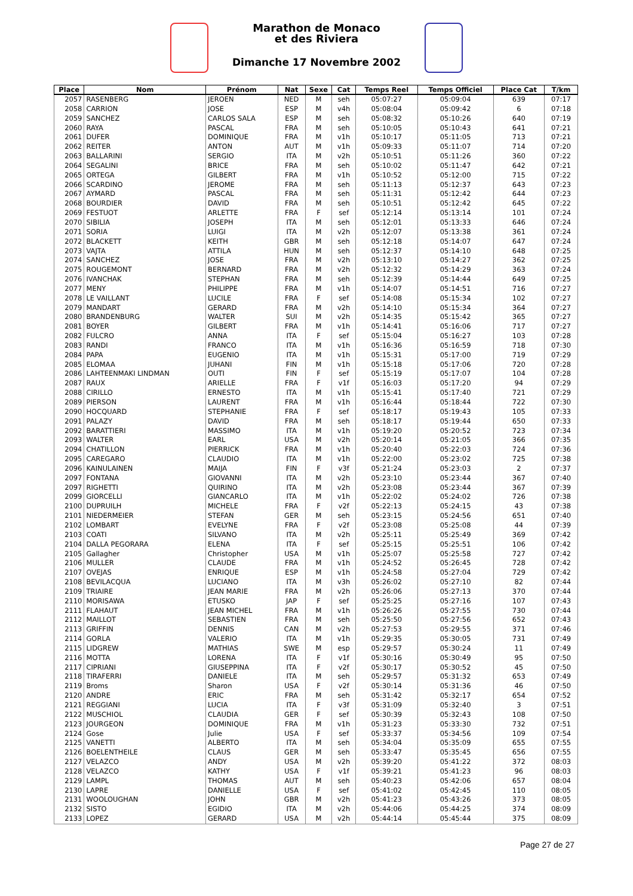Marathon de Monaco
et des Riviera
Dimanche 17 Novembre 2002
| Place | Nom | Prénom | Nat | Sexe | Cat | Temps Reel | Temps Officiel | Place Cat | T/km |
| --- | --- | --- | --- | --- | --- | --- | --- | --- | --- |
| 2057 | RASENBERG | JEROEN | NED | M | seh | 05:07:27 | 05:09:04 | 639 | 07:17 |
| 2058 | CARRION | JOSE | ESP | M | v4h | 05:08:04 | 05:09:42 | 6 | 07:18 |
| 2059 | SANCHEZ | CARLOS SALA | ESP | M | seh | 05:08:32 | 05:10:26 | 640 | 07:19 |
| 2060 | RAYA | PASCAL | FRA | M | seh | 05:10:05 | 05:10:43 | 641 | 07:21 |
| 2061 | DUFER | DOMINIQUE | FRA | M | v1h | 05:10:17 | 05:11:05 | 713 | 07:21 |
| 2062 | REITER | ANTON | AUT | M | v1h | 05:09:33 | 05:11:07 | 714 | 07:20 |
| 2063 | BALLARINI | SERGIO | ITA | M | v2h | 05:10:51 | 05:11:26 | 360 | 07:22 |
| 2064 | SEGALINI | BRICE | FRA | M | seh | 05:10:02 | 05:11:47 | 642 | 07:21 |
| 2065 | ORTEGA | GILBERT | FRA | M | v1h | 05:10:52 | 05:12:00 | 715 | 07:22 |
| 2066 | SCARDINO | JEROME | FRA | M | seh | 05:11:13 | 05:12:37 | 643 | 07:23 |
| 2067 | AYMARD | PASCAL | FRA | M | seh | 05:11:31 | 05:12:42 | 644 | 07:23 |
| 2068 | BOURDIER | DAVID | FRA | M | seh | 05:10:51 | 05:12:42 | 645 | 07:22 |
| 2069 | FESTUOT | ARLETTE | FRA | F | sef | 05:12:14 | 05:13:14 | 101 | 07:24 |
| 2070 | SIBILIA | JOSEPH | ITA | M | seh | 05:12:01 | 05:13:33 | 646 | 07:24 |
| 2071 | SORIA | LUIGI | ITA | M | v2h | 05:12:07 | 05:13:38 | 361 | 07:24 |
| 2072 | BLACKETT | KEITH | GBR | M | seh | 05:12:18 | 05:14:07 | 647 | 07:24 |
| 2073 | VAJTA | ATTILA | HUN | M | seh | 05:12:37 | 05:14:10 | 648 | 07:25 |
| 2074 | SANCHEZ | JOSE | FRA | M | v2h | 05:13:10 | 05:14:27 | 362 | 07:25 |
| 2075 | ROUGEMONT | BERNARD | FRA | M | v2h | 05:12:32 | 05:14:29 | 363 | 07:24 |
| 2076 | IVANCHAK | STEPHAN | FRA | M | seh | 05:12:39 | 05:14:44 | 649 | 07:25 |
| 2077 | MENY | PHILIPPE | FRA | M | v1h | 05:14:07 | 05:14:51 | 716 | 07:27 |
| 2078 | LE VAILLANT | LUCILE | FRA | F | sef | 05:14:08 | 05:15:34 | 102 | 07:27 |
| 2079 | MANDART | GERARD | FRA | M | v2h | 05:14:10 | 05:15:34 | 364 | 07:27 |
| 2080 | BRANDENBURG | WALTER | SUI | M | v2h | 05:14:35 | 05:15:42 | 365 | 07:27 |
| 2081 | BOYER | GILBERT | FRA | M | v1h | 05:14:41 | 05:16:06 | 717 | 07:27 |
| 2082 | FULCRO | ANNA | ITA | F | sef | 05:15:04 | 05:16:27 | 103 | 07:28 |
| 2083 | RANDI | FRANCO | ITA | M | v1h | 05:16:36 | 05:16:59 | 718 | 07:30 |
| 2084 | PAPA | EUGENIO | ITA | M | v1h | 05:15:31 | 05:17:00 | 719 | 07:29 |
| 2085 | ELOMAA | JUHANI | FIN | M | v1h | 05:15:18 | 05:17:06 | 720 | 07:28 |
| 2086 | LAHTEENMAKI LINDMAN | OUTI | FIN | F | sef | 05:15:19 | 05:17:07 | 104 | 07:28 |
| 2087 | RAUX | ARIELLE | FRA | F | v1f | 05:16:03 | 05:17:20 | 94 | 07:29 |
| 2088 | CIRILLO | ERNESTO | ITA | M | v1h | 05:15:41 | 05:17:40 | 721 | 07:29 |
| 2089 | PIERSON | LAURENT | FRA | M | v1h | 05:16:44 | 05:18:44 | 722 | 07:30 |
| 2090 | HOCQUARD | STEPHANIE | FRA | F | sef | 05:18:17 | 05:19:43 | 105 | 07:33 |
| 2091 | PALAZY | DAVID | FRA | M | seh | 05:18:17 | 05:19:44 | 650 | 07:33 |
| 2092 | BARATTIERI | MASSIMO | ITA | M | v1h | 05:19:20 | 05:20:52 | 723 | 07:34 |
| 2093 | WALTER | EARL | USA | M | v2h | 05:20:14 | 05:21:05 | 366 | 07:35 |
| 2094 | CHATILLON | PIERRICK | FRA | M | v1h | 05:20:40 | 05:22:03 | 724 | 07:36 |
| 2095 | CAREGARO | CLAUDIO | ITA | M | v1h | 05:22:00 | 05:23:02 | 725 | 07:38 |
| 2096 | KAINULAINEN | MAIJA | FIN | F | v3f | 05:21:24 | 05:23:03 | 2 | 07:37 |
| 2097 | FONTANA | GIOVANNI | ITA | M | v2h | 05:23:10 | 05:23:44 | 367 | 07:40 |
| 2097 | RIGHETTI | QUIRINO | ITA | M | v2h | 05:23:08 | 05:23:44 | 367 | 07:39 |
| 2099 | GIORCELLI | GIANCARLO | ITA | M | v1h | 05:22:02 | 05:24:02 | 726 | 07:38 |
| 2100 | DUPRUILH | MICHELE | FRA | F | v2f | 05:22:13 | 05:24:15 | 43 | 07:38 |
| 2101 | NIEDERMEIER | STEFAN | GER | M | seh | 05:23:15 | 05:24:56 | 651 | 07:40 |
| 2102 | LOMBART | EVELYNE | FRA | F | v2f | 05:23:08 | 05:25:08 | 44 | 07:39 |
| 2103 | COATI | SILVANO | ITA | M | v2h | 05:25:11 | 05:25:49 | 369 | 07:42 |
| 2104 | DALLA PEGORARA | ELENA | ITA | F | sef | 05:25:15 | 05:25:51 | 106 | 07:42 |
| 2105 | Gallagher | Christopher | USA | M | v1h | 05:25:07 | 05:25:58 | 727 | 07:42 |
| 2106 | MULLER | CLAUDE | FRA | M | v1h | 05:24:52 | 05:26:45 | 728 | 07:42 |
| 2107 | OVEJAS | ENRIQUE | ESP | M | v1h | 05:24:58 | 05:27:04 | 729 | 07:42 |
| 2108 | BEVILACQUA | LUCIANO | ITA | M | v3h | 05:26:02 | 05:27:10 | 82 | 07:44 |
| 2109 | TRIAIRE | JEAN MARIE | FRA | M | v2h | 05:26:06 | 05:27:13 | 370 | 07:44 |
| 2110 | MORISAWA | ETUSKO | JAP | F | sef | 05:25:25 | 05:27:16 | 107 | 07:43 |
| 2111 | FLAHAUT | JEAN MICHEL | FRA | M | v1h | 05:26:26 | 05:27:55 | 730 | 07:44 |
| 2112 | MAILLOT | SEBASTIEN | FRA | M | seh | 05:25:50 | 05:27:56 | 652 | 07:43 |
| 2113 | GRIFFIN | DENNIS | CAN | M | v2h | 05:27:53 | 05:29:55 | 371 | 07:46 |
| 2114 | GORLA | VALERIO | ITA | M | v1h | 05:29:35 | 05:30:05 | 731 | 07:49 |
| 2115 | LIDGREW | MATHIAS | SWE | M | esp | 05:29:57 | 05:30:24 | 11 | 07:49 |
| 2116 | MOTTA | LORENA | ITA | F | v1f | 05:30:16 | 05:30:49 | 95 | 07:50 |
| 2117 | CIPRIANI | GIUSEPPINA | ITA | F | v2f | 05:30:17 | 05:30:52 | 45 | 07:50 |
| 2118 | TIRAFERRI | DANIELE | ITA | M | seh | 05:29:57 | 05:31:32 | 653 | 07:49 |
| 2119 | Broms | Sharon | USA | F | v2f | 05:30:14 | 05:31:36 | 46 | 07:50 |
| 2120 | ANDRE | ERIC | FRA | M | seh | 05:31:42 | 05:32:17 | 654 | 07:52 |
| 2121 | REGGIANI | LUCIA | ITA | F | v3f | 05:31:09 | 05:32:40 | 3 | 07:51 |
| 2122 | MUSCHIOL | CLAUDIA | GER | F | sef | 05:30:39 | 05:32:43 | 108 | 07:50 |
| 2123 | JOURGEON | DOMINIQUE | FRA | M | v1h | 05:31:23 | 05:33:30 | 732 | 07:51 |
| 2124 | Gose | Julie | USA | F | sef | 05:33:37 | 05:34:56 | 109 | 07:54 |
| 2125 | VANETTI | ALBERTO | ITA | M | seh | 05:34:04 | 05:35:09 | 655 | 07:55 |
| 2126 | BOELENTHEILE | CLAUS | GER | M | seh | 05:33:47 | 05:35:45 | 656 | 07:55 |
| 2127 | VELAZCO | ANDY | USA | M | v2h | 05:39:20 | 05:41:22 | 372 | 08:03 |
| 2128 | VELAZCO | KATHY | USA | F | v1f | 05:39:21 | 05:41:23 | 96 | 08:03 |
| 2129 | LAMPL | THOMAS | AUT | M | seh | 05:40:23 | 05:42:06 | 657 | 08:04 |
| 2130 | LAPRE | DANIELLE | USA | F | sef | 05:41:02 | 05:42:45 | 110 | 08:05 |
| 2131 | WOOLOUGHAN | JOHN | GBR | M | v2h | 05:41:23 | 05:43:26 | 373 | 08:05 |
| 2132 | SISTO | EGIDIO | ITA | M | v2h | 05:44:06 | 05:44:25 | 374 | 08:09 |
| 2133 | LOPEZ | GERARD | USA | M | v2h | 05:44:14 | 05:45:44 | 375 | 08:09 |
Page 27 de 27